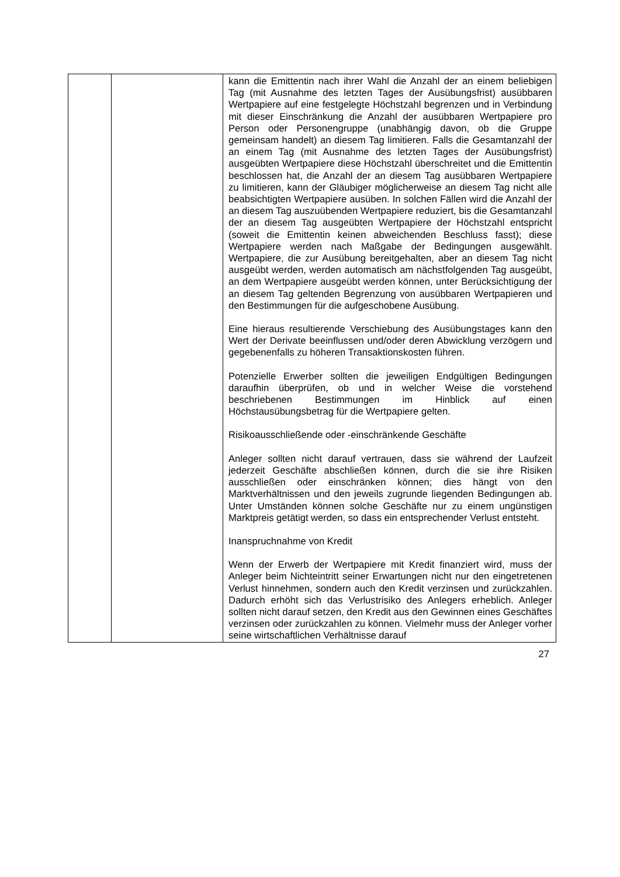| | | kann die Emittentin nach ihrer Wahl die Anzahl der an einem beliebigen Tag (mit Ausnahme des letzten Tages der Ausübungsfrist) ausübbaren Wertpapiere auf eine festgelegte Höchstzahl begrenzen und in Verbindung mit dieser Einschränkung die Anzahl der ausübbaren Wertpapiere pro Person oder Personengruppe (unabhängig davon, ob die Gruppe gemeinsam handelt) an diesem Tag limitieren. Falls die Gesamtanzahl der an einem Tag (mit Ausnahme des letzten Tages der Ausübungsfrist) ausgeübten Wertpapiere diese Höchstzahl überschreitet und die Emittentin beschlossen hat, die Anzahl der an diesem Tag ausübbaren Wertpapiere zu limitieren, kann der Gläubiger möglicherweise an diesem Tag nicht alle beabsichtigten Wertpapiere ausüben. In solchen Fällen wird die Anzahl der an diesem Tag auszuübenden Wertpapiere reduziert, bis die Gesamtanzahl der an diesem Tag ausgeübten Wertpapiere der Höchstzahl entspricht (soweit die Emittentin keinen abweichenden Beschluss fasst); diese Wertpapiere werden nach Maßgabe der Bedingungen ausgewählt. Wertpapiere, die zur Ausübung bereitgehalten, aber an diesem Tag nicht ausgeübt werden, werden automatisch am nächstfolgenden Tag ausgeübt, an dem Wertpapiere ausgeübt werden können, unter Berücksichtigung der an diesem Tag geltenden Begrenzung von ausübbaren Wertpapieren und den Bestimmungen für die aufgeschobene Ausübung. Eine hieraus resultierende Verschiebung des Ausübungstages kann den Wert der Derivate beeinflussen und/oder deren Abwicklung verzögern und gegebenenfalls zu höheren Transaktionskosten führen. Potenzielle Erwerber sollten die jeweiligen Endgültigen Bedingungen daraufhin überprüfen, ob und in welcher Weise die vorstehend beschriebenen Bestimmungen im Hinblick auf einen Höchstausübungsbetrag für die Wertpapiere gelten. Risikoausschließende oder -einschränkende Geschäfte Anleger sollten nicht darauf vertrauen, dass sie während der Laufzeit jederzeit Geschäfte abschließen können, durch die sie ihre Risiken ausschließen oder einschränken können; dies hängt von den Marktverhältnissen und den jeweils zugrunde liegenden Bedingungen ab. Unter Umständen können solche Geschäfte nur zu einem ungünstigen Marktpreis getätigt werden, so dass ein entsprechender Verlust entsteht. Inanspruchnahme von Kredit Wenn der Erwerb der Wertpapiere mit Kredit finanziert wird, muss der Anleger beim Nichteintritt seiner Erwartungen nicht nur den eingetretenen Verlust hinnehmen, sondern auch den Kredit verzinsen und zurückzahlen. Dadurch erhöht sich das Verlustrisiko des Anlegers erheblich. Anleger sollten nicht darauf setzen, den Kredit aus den Gewinnen eines Geschäftes verzinsen oder zurückzahlen zu können. Vielmehr muss der Anleger vorher seine wirtschaftlichen Verhältnisse darauf |
27